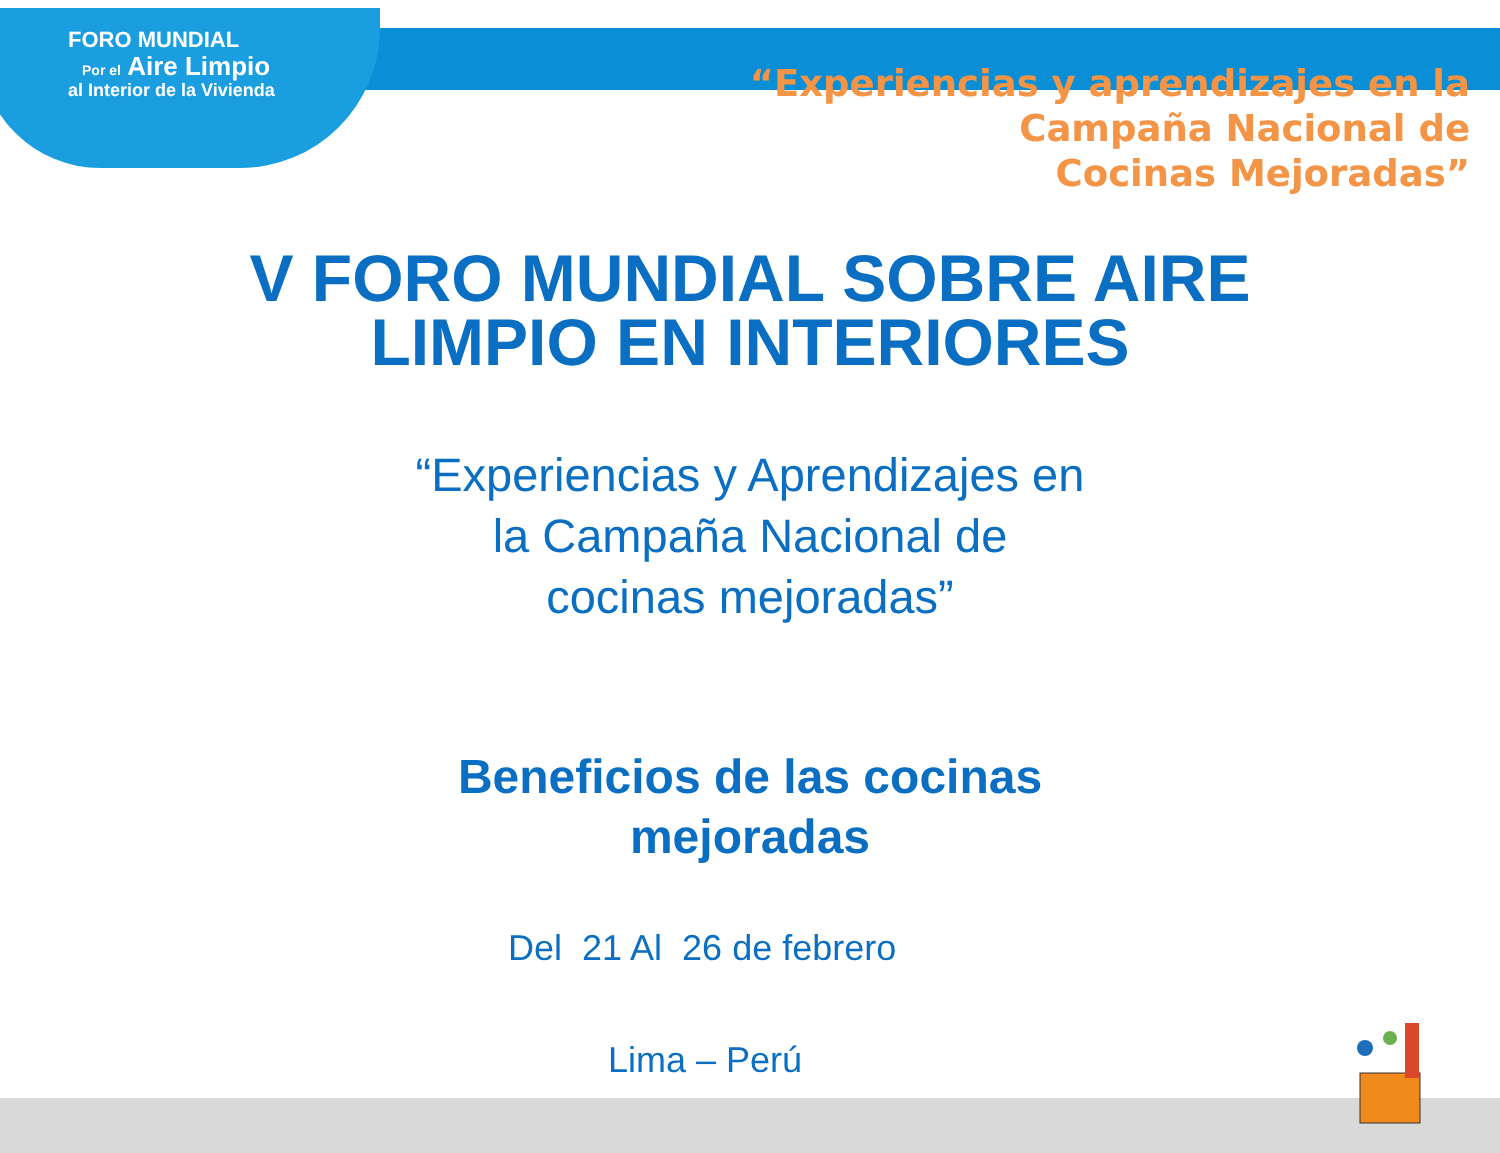FORO MUNDIAL
Por el Aire Limpio
al Interior de la Vivienda
“Experiencias y aprendizajes en la
Campaña Nacional de
Cocinas Mejoradas”
V FORO MUNDIAL SOBRE AIRE
LIMPIO EN INTERIORES
“Experiencias y Aprendizajes en
la Campaña Nacional de
cocinas mejoradas”
Beneficios de las cocinas
mejoradas
Del 21 Al 26 de febrero
Lima – Perú